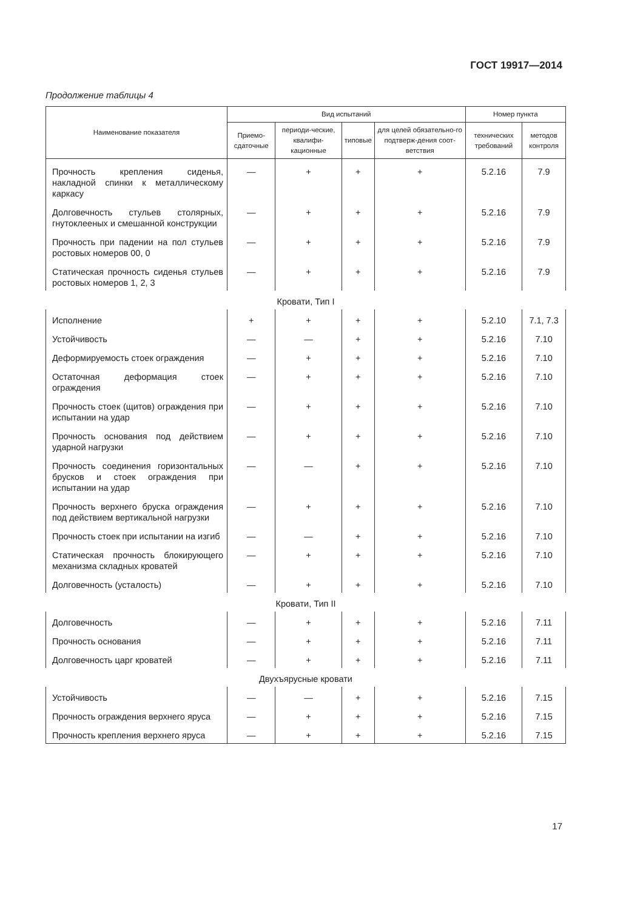ГОСТ 19917—2014
Продолжение таблицы 4
| Наименование показателя | Вид испытаний | | | | Номер пункта | |
| --- | --- | --- | --- | --- | --- | --- |
| | Приемо-сдаточные | периоди-ческие, квалифи-кационные | типовые | для целей обязательно-го подтверж-дения соот-ветствия | технических требований | методов контроля |
| Прочность крепления сиденья, накладной спинки к металлическому каркасу | — | + | + | + | 5.2.16 | 7.9 |
| Долговечность стульев столярных, гнутоклееных и смешанной конструкции | — | + | + | + | 5.2.16 | 7.9 |
| Прочность при падении на пол стульев ростовых номеров 00, 0 | — | + | + | + | 5.2.16 | 7.9 |
| Статическая прочность сиденья стульев ростовых номеров 1, 2, 3 | — | + | + | + | 5.2.16 | 7.9 |
| Кровати, Тип I | | | | | | |
| Исполнение | + | + | + | + | 5.2.10 | 7.1, 7.3 |
| Устойчивость | — | — | + | + | 5.2.16 | 7.10 |
| Деформируемость стоек ограждения | — | + | + | + | 5.2.16 | 7.10 |
| Остаточная деформация стоек ограждения | — | + | + | + | 5.2.16 | 7.10 |
| Прочность стоек (щитов) ограждения при испытании на удар | — | + | + | + | 5.2.16 | 7.10 |
| Прочность основания под действием ударной нагрузки | — | + | + | + | 5.2.16 | 7.10 |
| Прочность соединения горизонтальных брусков и стоек ограждения при испытании на удар | — | — | + | + | 5.2.16 | 7.10 |
| Прочность верхнего бруска ограждения под действием вертикальной нагрузки | — | + | + | + | 5.2.16 | 7.10 |
| Прочность стоек при испытании на изгиб | — | — | + | + | 5.2.16 | 7.10 |
| Статическая прочность блокирующего механизма складных кроватей | — | + | + | + | 5.2.16 | 7.10 |
| Долговечность (усталость) | — | + | + | + | 5.2.16 | 7.10 |
| Кровати, Тип II | | | | | | |
| Долговечность | — | + | + | + | 5.2.16 | 7.11 |
| Прочность основания | — | + | + | + | 5.2.16 | 7.11 |
| Долговечность царг кроватей | — | + | + | + | 5.2.16 | 7.11 |
| Двухъярусные кровати | | | | | | |
| Устойчивость | — | — | + | + | 5.2.16 | 7.15 |
| Прочность ограждения верхнего яруса | — | + | + | + | 5.2.16 | 7.15 |
| Прочность крепления верхнего яруса | — | + | + | + | 5.2.16 | 7.15 |
17